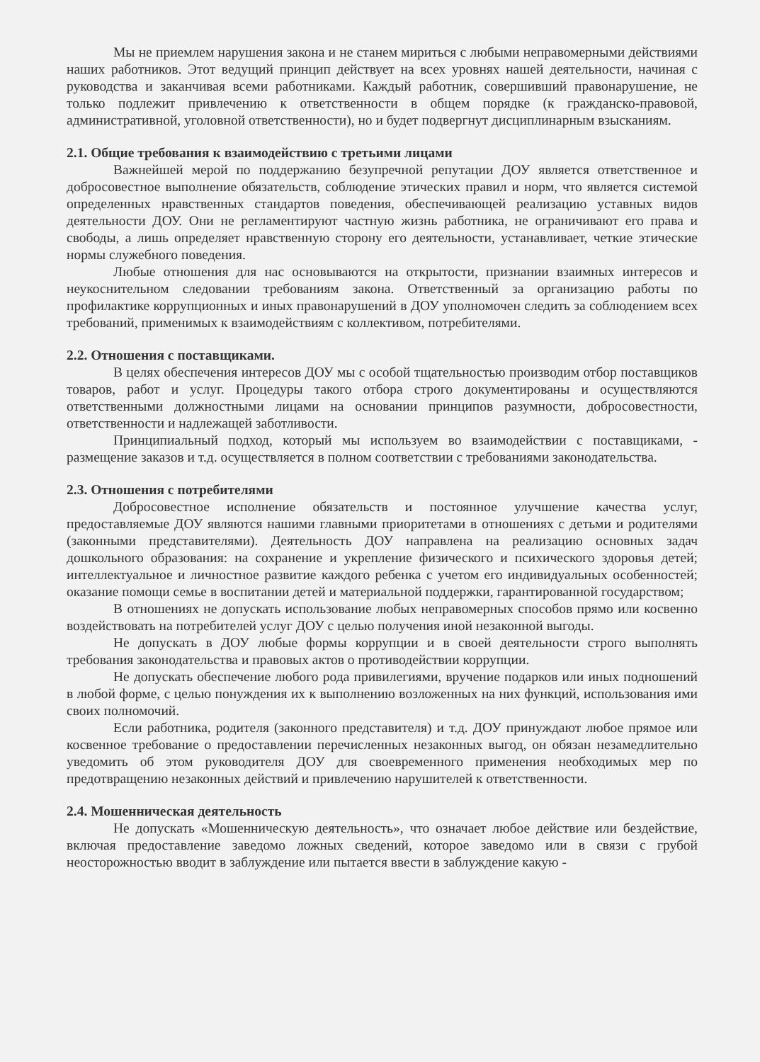Мы не приемлем нарушения закона и не станем мириться с любыми неправомерными действиями наших работников. Этот ведущий принцип действует на всех уровнях нашей деятельности, начиная с руководства и заканчивая всеми работниками. Каждый работник, совершивший правонарушение, не только подлежит привлечению к ответственности в общем порядке (к гражданско-правовой, административной, уголовной ответственности), но и будет подвергнут дисциплинарным взысканиям.
2.1. Общие требования к взаимодействию с третьими лицами
Важнейшей мерой по поддержанию безупречной репутации ДОУ является ответственное и добросовестное выполнение обязательств, соблюдение этических правил и норм, что является системой определенных нравственных стандартов поведения, обеспечивающей реализацию уставных видов деятельности ДОУ. Они не регламентируют частную жизнь работника, не ограничивают его права и свободы, а лишь определяет нравственную сторону его деятельности, устанавливает, четкие этические нормы служебного поведения.
Любые отношения для нас основываются на открытости, признании взаимных интересов и неукоснительном следовании требованиям закона. Ответственный за организацию работы по профилактике коррупционных и иных правонарушений в ДОУ уполномочен следить за соблюдением всех требований, применимых к взаимодействиям с коллективом, потребителями.
2.2. Отношения с поставщиками.
В целях обеспечения интересов ДОУ мы с особой тщательностью производим отбор поставщиков товаров, работ и услуг. Процедуры такого отбора строго документированы и осуществляются ответственными должностными лицами на основании принципов разумности, добросовестности, ответственности и надлежащей заботливости.
Принципиальный подход, который мы используем во взаимодействии с поставщиками, - размещение заказов и т.д. осуществляется в полном соответствии с требованиями законодательства.
2.3. Отношения с потребителями
Добросовестное исполнение обязательств и постоянное улучшение качества услуг, предоставляемые ДОУ являются нашими главными приоритетами в отношениях с детьми и родителями (законными представителями). Деятельность ДОУ направлена на реализацию основных задач дошкольного образования: на сохранение и укрепление физического и психического здоровья детей; интеллектуальное и личностное развитие каждого ребенка с учетом его индивидуальных особенностей; оказание помощи семье в воспитании детей и материальной поддержки, гарантированной государством;
В отношениях не допускать использование любых неправомерных способов прямо или косвенно воздействовать на потребителей услуг ДОУ с целью получения иной незаконной выгоды.
Не допускать в ДОУ любые формы коррупции и в своей деятельности строго выполнять требования законодательства и правовых актов о противодействии коррупции.
Не допускать обеспечение любого рода привилегиями, вручение подарков или иных подношений в любой форме, с целью понуждения их к выполнению возложенных на них функций, использования ими своих полномочий.
Если работника, родителя (законного представителя) и т.д. ДОУ принуждают любое прямое или косвенное требование о предоставлении перечисленных незаконных выгод, он обязан незамедлительно уведомить об этом руководителя ДОУ для своевременного применения необходимых мер по предотвращению незаконных действий и привлечению нарушителей к ответственности.
2.4. Мошенническая деятельность
Не допускать «Мошенническую деятельность», что означает любое действие или бездействие, включая предоставление заведомо ложных сведений, которое заведомо или в связи с грубой неосторожностью вводит в заблуждение или пытается ввести в заблуждение какую -